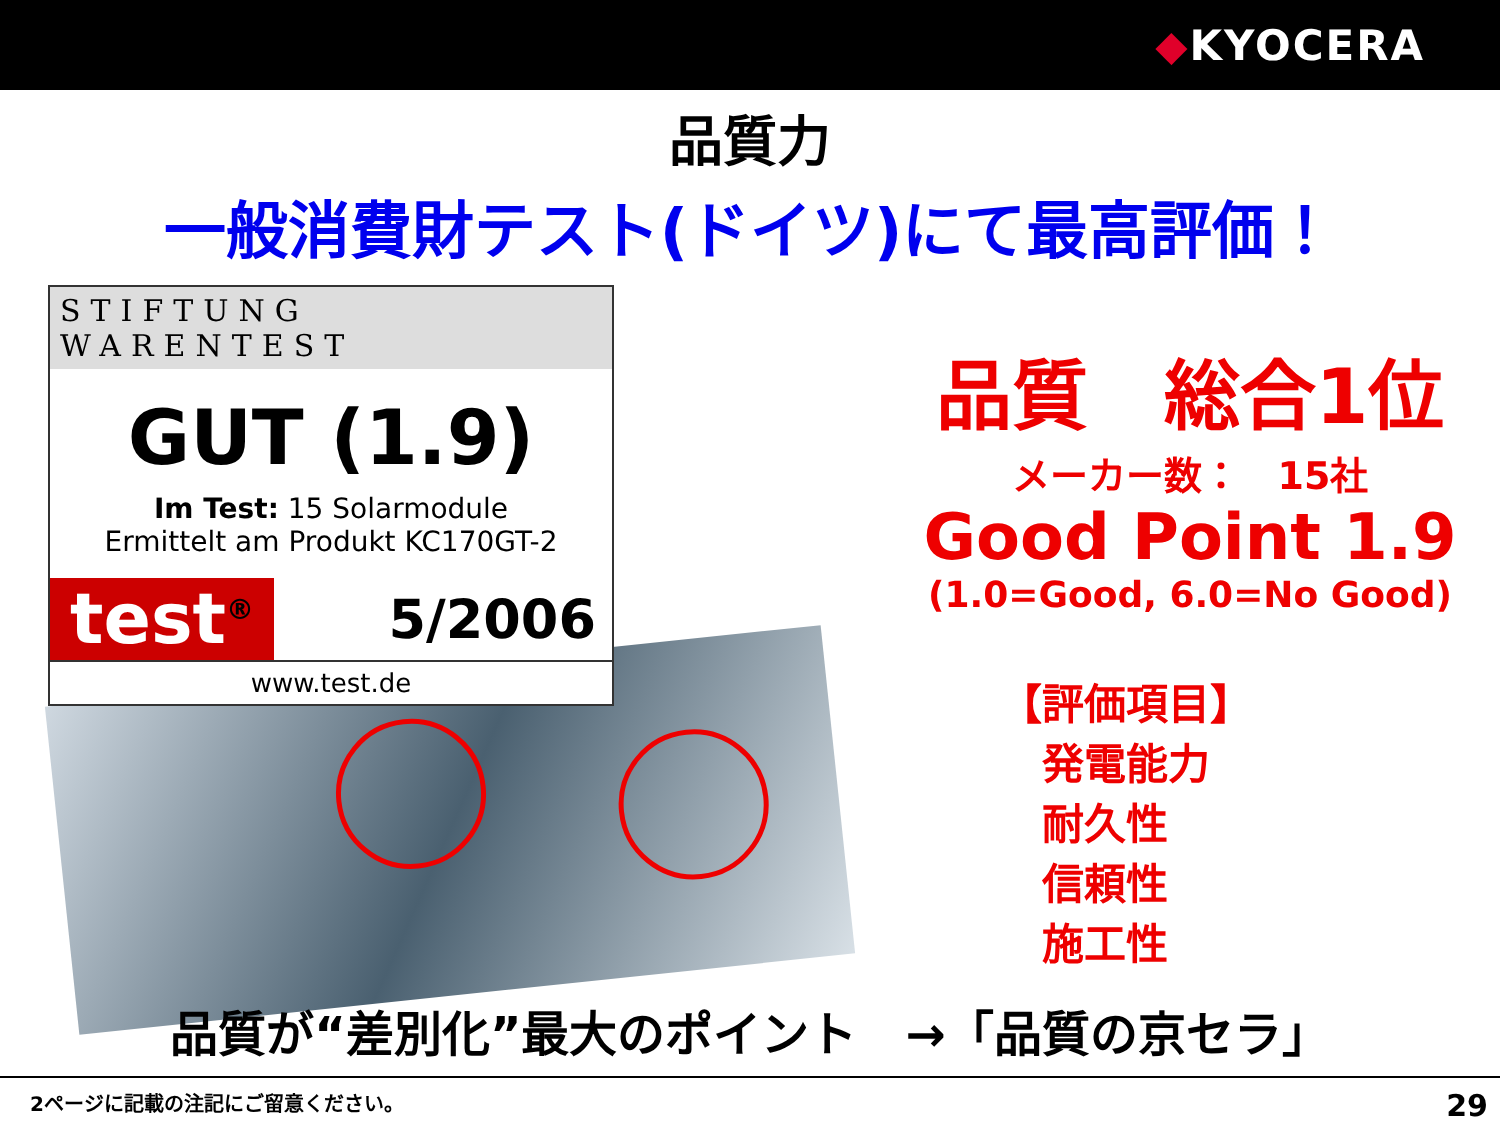◆KYOCERA
品質力
一般消費財テスト(ドイツ)にて最高評価！
STIFTUNG WARENTEST
GUT (1.9)
Im Test: 15 Solarmodule
Ermittelt am Produkt KC170GT-2
test<sup>®</sup> 5/2006
www.test.de
品質　総合1位
メーカー数：　15社
Good Point 1.9
(1.0=Good, 6.0=No Good)
【評価項目】
　発電能力
　耐久性
　信頼性
　施工性
品質が“差別化”最大のポイント　→「品質の京セラ」
2ページに記載の注記にご留意ください。 29